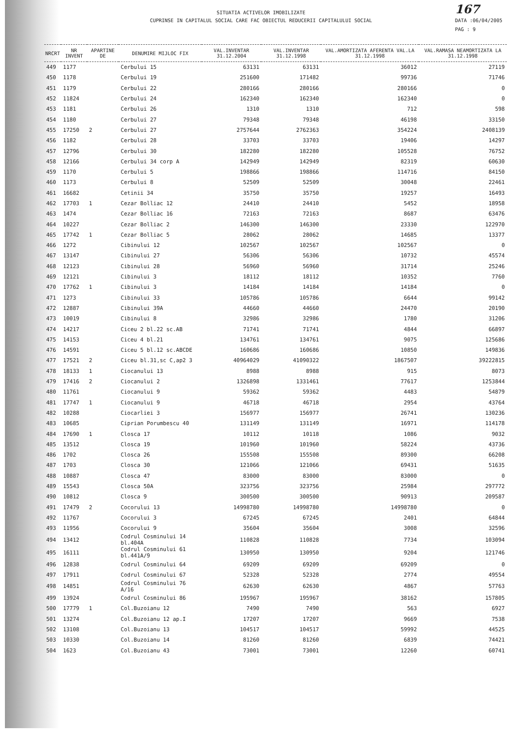167
DATA :06/04/2005
PAG : 9
SITUATIA ACTIVELOR IMOBILIZATE
CUPRINSE IN CAPITALUL SOCIAL CARE FAC OBIECTUL REDUCERII CAPITALULUI SOCIAL
| NRCRT | NR INVENT | APARTINE DE | DENUMIRE MIJLOC FIX | VAL.INVENTAR 31.12.2004 | VAL.INVENTAR 31.12.1998 | VAL.AMORTIZATA AFERENTA VAL.LA 31.12.1998 | VAL.RAMASA NEAMORTIZATA LA 31.12.1998 |
| --- | --- | --- | --- | --- | --- | --- | --- |
| 449 | 1177 | | Cerbului 15 | 63131 | 63131 | 36012 | 27119 |
| 450 | 1178 | | Cerbului 19 | 251600 | 171482 | 99736 | 71746 |
| 451 | 1179 | | Cerbului 22 | 280166 | 280166 | 280166 | 0 |
| 452 | 11824 | | Cerbului 24 | 162340 | 162340 | 162340 | 0 |
| 453 | 1181 | | Cerbului 26 | 1310 | 1310 | 712 | 598 |
| 454 | 1180 | | Cerbului 27 | 79348 | 79348 | 46198 | 33150 |
| 455 | 17250 | 2 | Cerbului 27 | 2757644 | 2762363 | 354224 | 2408139 |
| 456 | 1182 | | Cerbului 28 | 33703 | 33703 | 19406 | 14297 |
| 457 | 12796 | | Cerbului 30 | 182280 | 182280 | 105528 | 76752 |
| 458 | 12166 | | Cerbului 34 corp A | 142949 | 142949 | 82319 | 60630 |
| 459 | 1170 | | Cerbului 5 | 198866 | 198866 | 114716 | 84150 |
| 460 | 1173 | | Cerbului 8 | 52509 | 52509 | 30048 | 22461 |
| 461 | 16682 | | Cetinii 34 | 35750 | 35750 | 19257 | 16493 |
| 462 | 17703 | 1 | Cezar Bolliac 12 | 24410 | 24410 | 5452 | 18958 |
| 463 | 1474 | | Cezar Bolliac 16 | 72163 | 72163 | 8687 | 63476 |
| 464 | 10227 | | Cezar Bolliac 2 | 146300 | 146300 | 23330 | 122970 |
| 465 | 17742 | 1 | Cezar Bolliac 5 | 28062 | 28062 | 14685 | 13377 |
| 466 | 1272 | | Cibinului 12 | 102567 | 102567 | 102567 | 0 |
| 467 | 13147 | | Cibinului 27 | 56306 | 56306 | 10732 | 45574 |
| 468 | 12123 | | Cibinului 28 | 56960 | 56960 | 31714 | 25246 |
| 469 | 12121 | | Cibinului 3 | 18112 | 18112 | 10352 | 7760 |
| 470 | 17762 | 1 | Cibinului 3 | 14184 | 14184 | 14184 | 0 |
| 471 | 1273 | | Cibinului 33 | 105786 | 105786 | 6644 | 99142 |
| 472 | 12887 | | Cibinului 39A | 44660 | 44660 | 24470 | 20190 |
| 473 | 10019 | | Cibinului 8 | 32986 | 32986 | 1780 | 31206 |
| 474 | 14217 | | Ciceu 2 bl.22 sc.AB | 71741 | 71741 | 4844 | 66897 |
| 475 | 14153 | | Ciceu 4 bl.21 | 134761 | 134761 | 9075 | 125686 |
| 476 | 14591 | | Ciceu 5 bl.12 sc.ABCDE | 160686 | 160686 | 10850 | 149836 |
| 477 | 17521 | 2 | Ciceu bl.31,sc C,ap2 3 | 40964029 | 41090322 | 1867507 | 39222815 |
| 478 | 18133 | 1 | Ciocanului 13 | 8988 | 8988 | 915 | 8073 |
| 479 | 17416 | 2 | Ciocanului 2 | 1326898 | 1331461 | 77617 | 1253844 |
| 480 | 11761 | | Ciocanului 9 | 59362 | 59362 | 4483 | 54879 |
| 481 | 17747 | 1 | Ciocanului 9 | 46718 | 46718 | 2954 | 43764 |
| 482 | 10288 | | Ciocarliei 3 | 156977 | 156977 | 26741 | 130236 |
| 483 | 10685 | | Ciprian Porumbescu 40 | 131149 | 131149 | 16971 | 114178 |
| 484 | 17690 | 1 | Closca 17 | 10112 | 10118 | 1086 | 9032 |
| 485 | 13512 | | Closca 19 | 101960 | 101960 | 58224 | 43736 |
| 486 | 1702 | | Closca 26 | 155508 | 155508 | 89300 | 66208 |
| 487 | 1703 | | Closca 30 | 121066 | 121066 | 69431 | 51635 |
| 488 | 10887 | | Closca 47 | 83000 | 83000 | 83000 | 0 |
| 489 | 15543 | | Closca 50A | 323756 | 323756 | 25984 | 297772 |
| 490 | 10812 | | Closca 9 | 300500 | 300500 | 90913 | 209587 |
| 491 | 17479 | 2 | Cocorului 13 | 14998780 | 14998780 | 14998780 | 0 |
| 492 | 11767 | | Cocorului 3 | 67245 | 67245 | 2401 | 64844 |
| 493 | 11956 | | Cocorului 9 | 35604 | 35604 | 3008 | 32596 |
| 494 | 13412 | | Codrul Cosminului 14 bl.404A | 110828 | 110828 | 7734 | 103094 |
| 495 | 16111 | | Codrul Cosminului 61 bl.441A/9 | 130950 | 130950 | 9204 | 121746 |
| 496 | 12838 | | Codrul Cosminului 64 | 69209 | 69209 | 69209 | 0 |
| 497 | 17911 | | Codrul Cosminului 67 | 52328 | 52328 | 2774 | 49554 |
| 498 | 14851 | | Codrul Cosminului 76 A/16 | 62630 | 62630 | 4867 | 57763 |
| 499 | 13924 | | Codrul Cosminului 86 | 195967 | 195967 | 38162 | 157805 |
| 500 | 17779 | 1 | Col.Buzoianu 12 | 7490 | 7490 | 563 | 6927 |
| 501 | 13274 | | Col.Buzoianu 12 ap.I | 17207 | 17207 | 9669 | 7538 |
| 502 | 13108 | | Col.Buzoianu 13 | 104517 | 104517 | 59992 | 44525 |
| 503 | 10330 | | Col.Buzoianu 14 | 81260 | 81260 | 6839 | 74421 |
| 504 | 1623 | | Col.Buzoianu 43 | 73001 | 73001 | 12260 | 60741 |